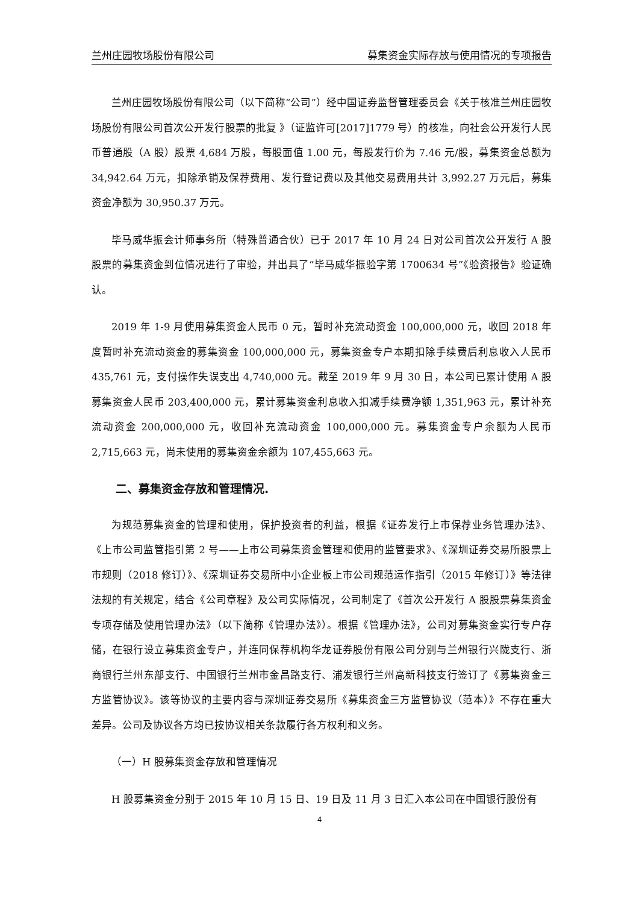兰州庄园牧场股份有限公司 募集资金实际存放与使用情况的专项报告
兰州庄园牧场股份有限公司（以下简称“公司”）经中国证券监督管理委员会《关于核准兰州庄园牧场股份有限公司首次公开发行股票的批复 》（证监许可[2017]1779 号）的核准，向社会公开发行人民币普通股（A 股）股票 4,684 万股，每股面值 1.00 元，每股发行价为 7.46 元/股，募集资金总额为 34,942.64 万元，扣除承销及保荐费用、发行登记费以及其他交易费用共计 3,992.27 万元后，募集资金净额为 30,950.37 万元。
毕马威华振会计师事务所（特殊普通合伙）已于 2017 年 10 月 24 日对公司首次公开发行 A 股股票的募集资金到位情况进行了审验，并出具了“毕马威华振验字第 1700634 号”《验资报告》验证确认。
2019 年 1-9 月使用募集资金人民币 0 元，暂时补充流动资金 100,000,000 元，收回 2018 年度暂时补充流动资金的募集资金 100,000,000 元，募集资金专户本期扣除手续费后利息收入人民币 435,761 元，支付操作失误支出 4,740,000 元。截至 2019 年 9 月 30 日，本公司已累计使用 A 股募集资金人民币 203,400,000 元，累计募集资金利息收入扣减手续费净额 1,351,963 元，累计补充流动资金 200,000,000 元，收回补充流动资金 100,000,000 元。募集资金专户余额为人民币 2,715,663 元，尚未使用的募集资金余额为 107,455,663 元。
二、募集资金存放和管理情况.
为规范募集资金的管理和使用，保护投资者的利益，根据《证券发行上市保荐业务管理办法》、《上市公司监管指引第 2 号——上市公司募集资金管理和使用的监管要求》、《深圳证券交易所股票上市规则（2018 修订）》、《深圳证券交易所中小企业板上市公司规范运作指引（2015 年修订）》等法律法规的有关规定，结合《公司章程》及公司实际情况，公司制定了《首次公开发行 A 股股票募集资金专项存储及使用管理办法》（以下简称《管理办法》）。根据《管理办法》，公司对募集资金实行专户存储，在银行设立募集资金专户，并连同保荐机构华龙证券股份有限公司分别与兰州银行兴陇支行、浙商银行兰州东部支行、中国银行兰州市金昌路支行、浦发银行兰州高新科技支行签订了《募集资金三方监管协议》。该等协议的主要内容与深圳证券交易所《募集资金三方监管协议（范本）》不存在重大差异。公司及协议各方均已按协议相关条款履行各方权利和义务。
（一）H 股募集资金存放和管理情况
H 股募集资金分别于 2015 年 10 月 15 日、19 日及 11 月 3 日汇入本公司在中国银行股份有
4